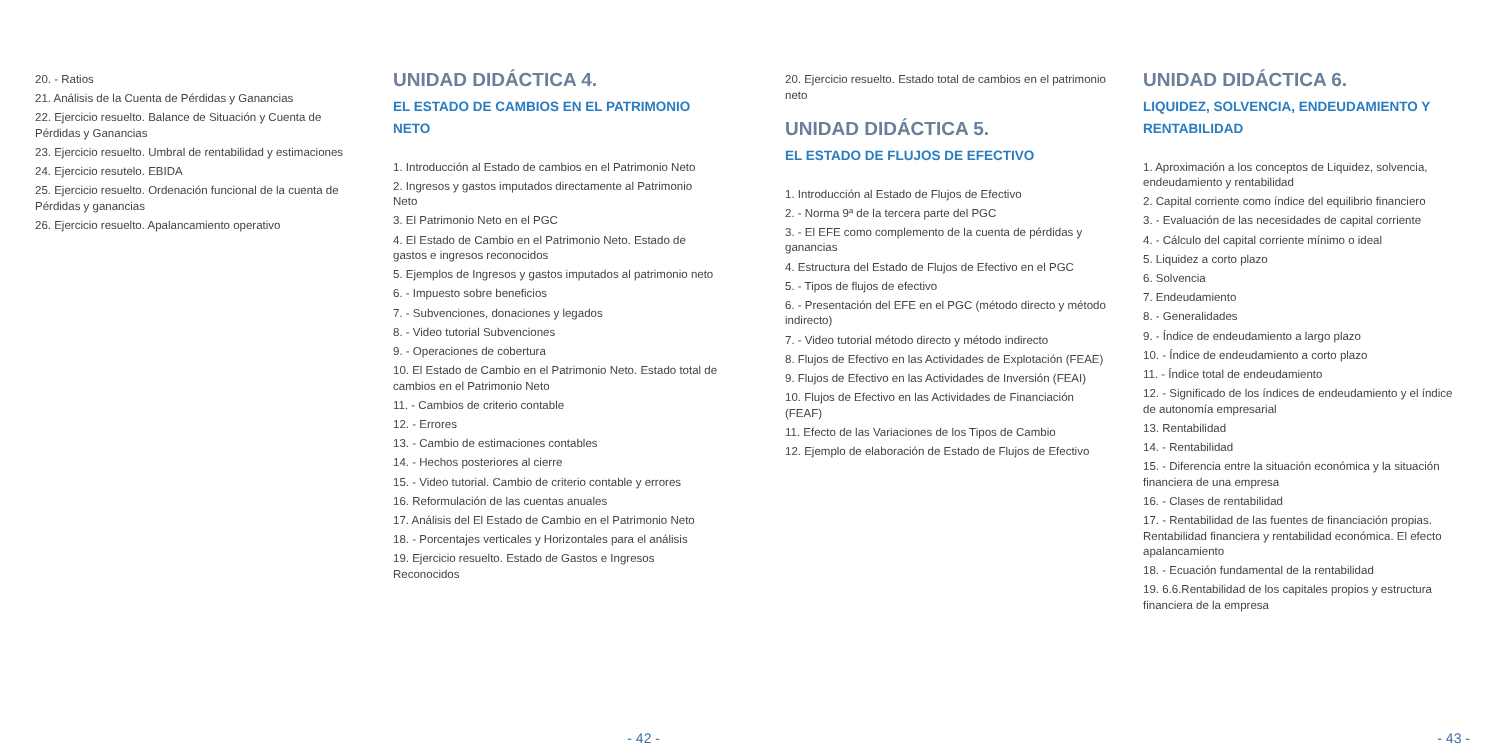20. - Ratios
21. Análisis de la Cuenta de Pérdidas y Ganancias
22. Ejercicio resuelto. Balance de Situación y Cuenta de Pérdidas y Ganancias
23. Ejercicio resuelto. Umbral de rentabilidad y estimaciones
24. Ejercicio resutelo. EBIDA
25. Ejercicio resuelto. Ordenación funcional de la cuenta de Pérdidas y ganancias
26. Ejercicio resuelto. Apalancamiento operativo
UNIDAD DIDÁCTICA 4.
EL ESTADO DE CAMBIOS EN EL PATRIMONIO NETO
1. Introducción al Estado de cambios en el Patrimonio Neto
2. Ingresos y gastos imputados directamente al Patrimonio Neto
3. El Patrimonio Neto en el PGC
4. El Estado de Cambio en el Patrimonio Neto. Estado de gastos e ingresos reconocidos
5. Ejemplos de Ingresos y gastos imputados al patrimonio neto
6. - Impuesto sobre beneficios
7. - Subvenciones, donaciones y legados
8. - Video tutorial Subvenciones
9. - Operaciones de cobertura
10. El Estado de Cambio en el Patrimonio Neto. Estado total de cambios en el Patrimonio Neto
11. - Cambios de criterio contable
12. - Errores
13. - Cambio de estimaciones contables
14. - Hechos posteriores al cierre
15. - Video tutorial. Cambio de criterio contable y errores
16. Reformulación de las cuentas anuales
17. Análisis del El Estado de Cambio en el Patrimonio Neto
18. - Porcentajes verticales y Horizontales para el análisis
19. Ejercicio resuelto. Estado de Gastos e Ingresos Reconocidos
- 42 -
20. Ejercicio resuelto. Estado total de cambios en el patrimonio neto
UNIDAD DIDÁCTICA 5.
EL ESTADO DE FLUJOS DE EFECTIVO
1. Introducción al Estado de Flujos de Efectivo
2. - Norma 9ª de la tercera parte del PGC
3. - El EFE como complemento de la cuenta de pérdidas y ganancias
4. Estructura del Estado de Flujos de Efectivo en el PGC
5. - Tipos de flujos de efectivo
6. - Presentación del EFE en el PGC (método directo y método indirecto)
7. - Video tutorial método directo y método indirecto
8. Flujos de Efectivo en las Actividades de Explotación (FEAE)
9. Flujos de Efectivo en las Actividades de Inversión (FEAI)
10. Flujos de Efectivo en las Actividades de Financiación (FEAF)
11. Efecto de las Variaciones de los Tipos de Cambio
12. Ejemplo de elaboración de Estado de Flujos de Efectivo
UNIDAD DIDÁCTICA 6.
LIQUIDEZ, SOLVENCIA, ENDEUDAMIENTO Y RENTABILIDAD
1. Aproximación a los conceptos de Liquidez, solvencia, endeudamiento y rentabilidad
2. Capital corriente como índice del equilibrio financiero
3. - Evaluación de las necesidades de capital corriente
4. - Cálculo del capital corriente mínimo o ideal
5. Liquidez a corto plazo
6. Solvencia
7. Endeudamiento
8. - Generalidades
9. - Índice de endeudamiento a largo plazo
10. - Índice de endeudamiento a corto plazo
11. - Índice total de endeudamiento
12. - Significado de los índices de endeudamiento y el índice de autonomía empresarial
13. Rentabilidad
14. - Rentabilidad
15. - Diferencia entre la situación económica y la situación financiera de una empresa
16. - Clases de rentabilidad
17. - Rentabilidad de las fuentes de financiación propias. Rentabilidad financiera y rentabilidad económica. El efecto apalancamiento
18. - Ecuación fundamental de la rentabilidad
19. 6.6.Rentabilidad de los capitales propios y estructura financiera de la empresa
- 43 -